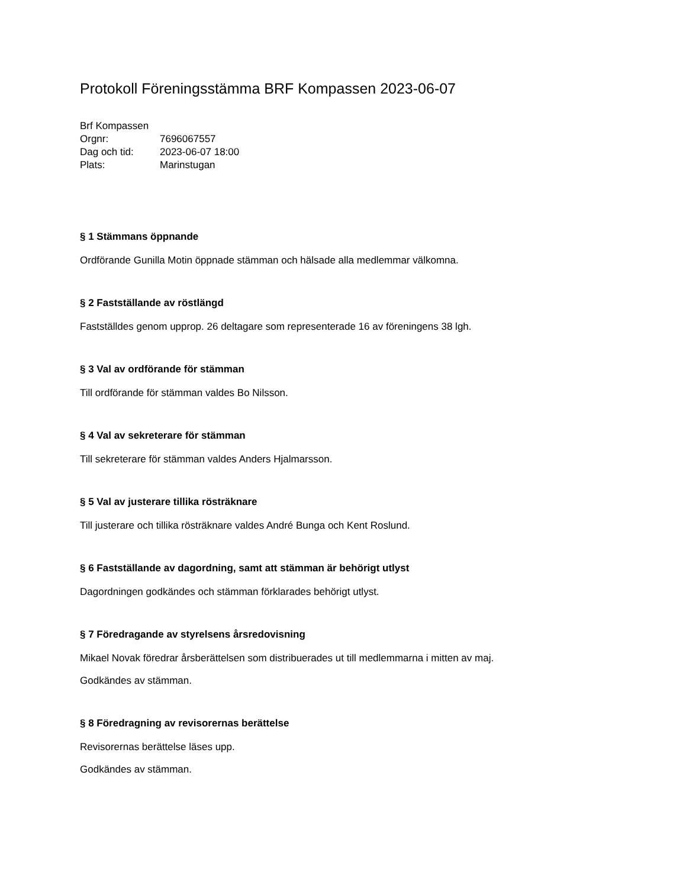Protokoll Föreningsstämma BRF Kompassen 2023-06-07
Brf Kompassen
Orgnr: 7696067557
Dag och tid: 2023-06-07 18:00
Plats: Marinstugan
§ 1 Stämmans öppnande
Ordförande Gunilla Motin öppnade stämman och hälsade alla medlemmar välkomna.
§ 2 Fastställande av röstlängd
Fastställdes genom upprop. 26 deltagare som representerade 16 av föreningens 38 lgh.
§ 3 Val av ordförande för stämman
Till ordförande för stämman valdes Bo Nilsson.
§ 4 Val av sekreterare för stämman
Till sekreterare för stämman valdes Anders Hjalmarsson.
§ 5 Val av justerare tillika rösträknare
Till justerare och tillika rösträknare valdes André Bunga och Kent Roslund.
§ 6 Fastställande av dagordning, samt att stämman är behörigt utlyst
Dagordningen godkändes och stämman förklarades behörigt utlyst.
§ 7 Föredragande av styrelsens årsredovisning
Mikael Novak föredrar årsberättelsen som distribuerades ut till medlemmarna i mitten av maj.
Godkändes av stämman.
§ 8 Föredragning av revisorernas berättelse
Revisorernas berättelse läses upp.
Godkändes av stämman.